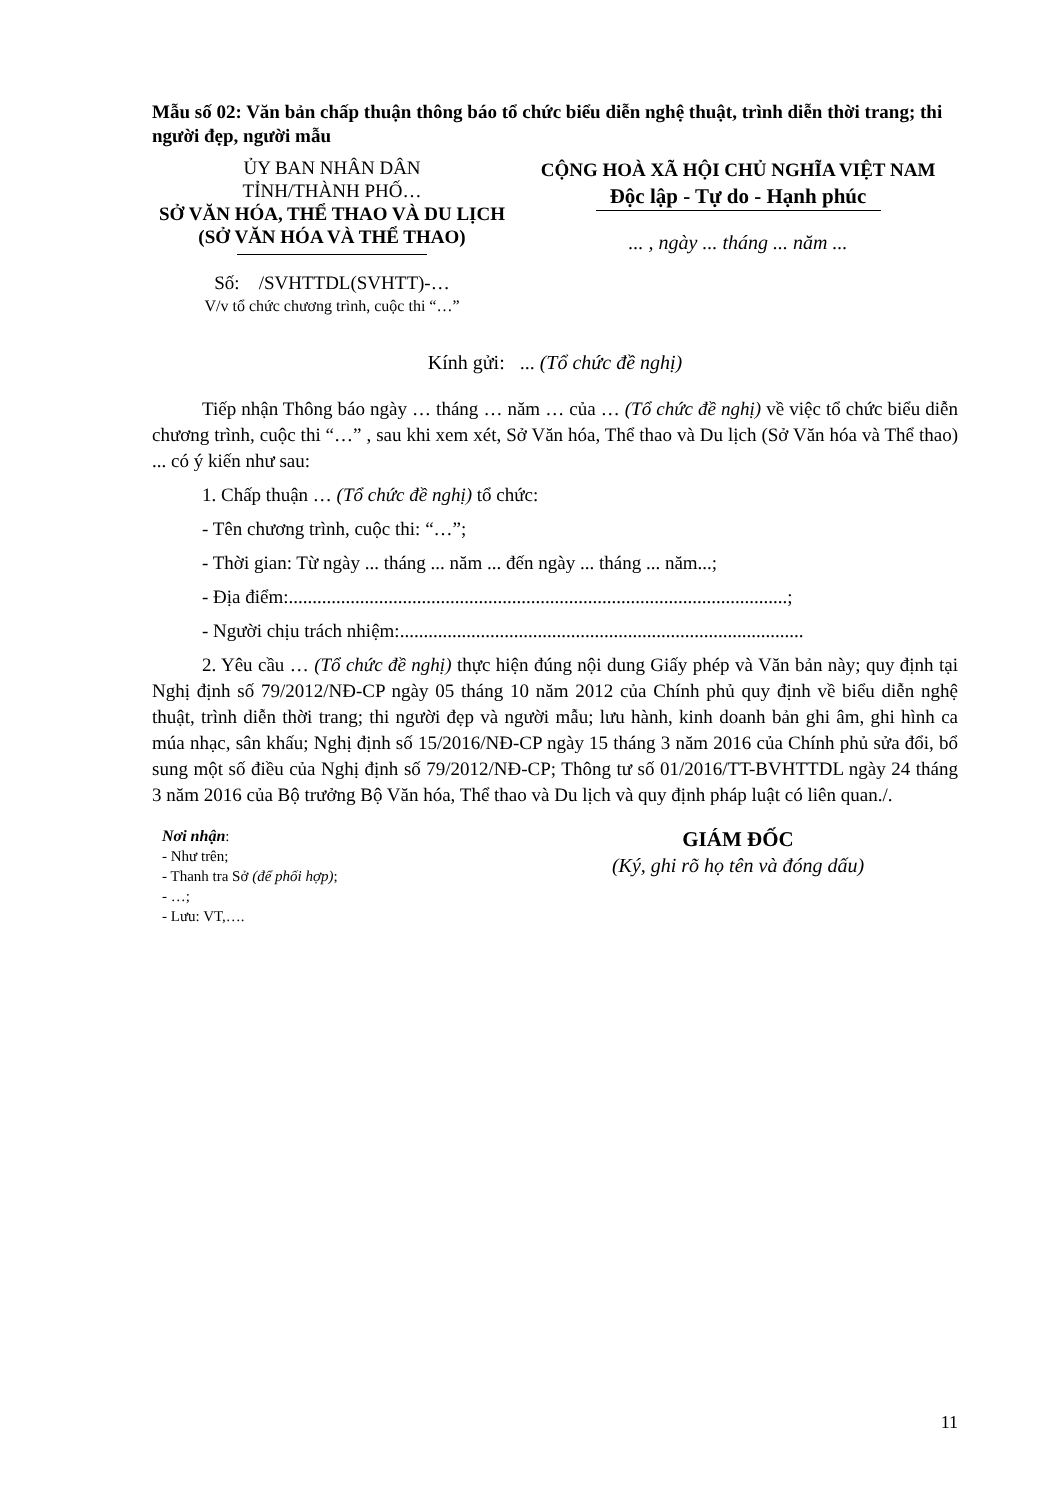Mẫu số 02: Văn bản chấp thuận thông báo tổ chức biểu diễn nghệ thuật, trình diễn thời trang; thi người đẹp, người mẫu
ỦY BAN NHÂN DÂN
TỈNH/THÀNH PHỐ…
SỞ VĂN HÓA, THỂ THAO VÀ DU LỊCH
(SỞ VĂN HÓA VÀ THỂ THAO)
Số: /SVHTTDL(SVHTT)-…
V/v tổ chức chương trình, cuộc thi “…”
CỘNG HOÀ XÃ HỘI CHỦ NGHĨA VIỆT NAM
Độc lập - Tự do - Hạnh phúc
... , ngày ... tháng ... năm ...
Kính gửi: ... (Tổ chức đề nghị)
Tiếp nhận Thông báo ngày … tháng … năm … của … (Tổ chức đề nghị) về việc tổ chức biểu diễn chương trình, cuộc thi “…” , sau khi xem xét, Sở Văn hóa, Thể thao và Du lịch (Sở Văn hóa và Thể thao) ... có ý kiến như sau:
1. Chấp thuận … (Tổ chức đề nghị) tổ chức:
- Tên chương trình, cuộc thi: “…”;
- Thời gian: Từ ngày ... tháng ... năm ... đến ngày ... tháng ... năm...;
- Địa điểm:.........................................................................................................;
- Người chịu trách nhiệm:.....................................................................................
2. Yêu cầu … (Tổ chức đề nghị) thực hiện đúng nội dung Giấy phép và Văn bản này; quy định tại Nghị định số 79/2012/NĐ-CP ngày 05 tháng 10 năm 2012 của Chính phủ quy định về biểu diễn nghệ thuật, trình diễn thời trang; thi người đẹp và người mẫu; lưu hành, kinh doanh bản ghi âm, ghi hình ca múa nhạc, sân khấu; Nghị định số 15/2016/NĐ-CP ngày 15 tháng 3 năm 2016 của Chính phủ sửa đổi, bổ sung một số điều của Nghị định số 79/2012/NĐ-CP; Thông tư số 01/2016/TT-BVHTTDL ngày 24 tháng 3 năm 2016 của Bộ trưởng Bộ Văn hóa, Thể thao và Du lịch và quy định pháp luật có liên quan./.
Nơi nhận:
- Như trên;
- Thanh tra Sở (để phối hợp);
- …;
- Lưu: VT,….
GIÁM ĐỐC
(Ký, ghi rõ họ tên và đóng dấu)
11